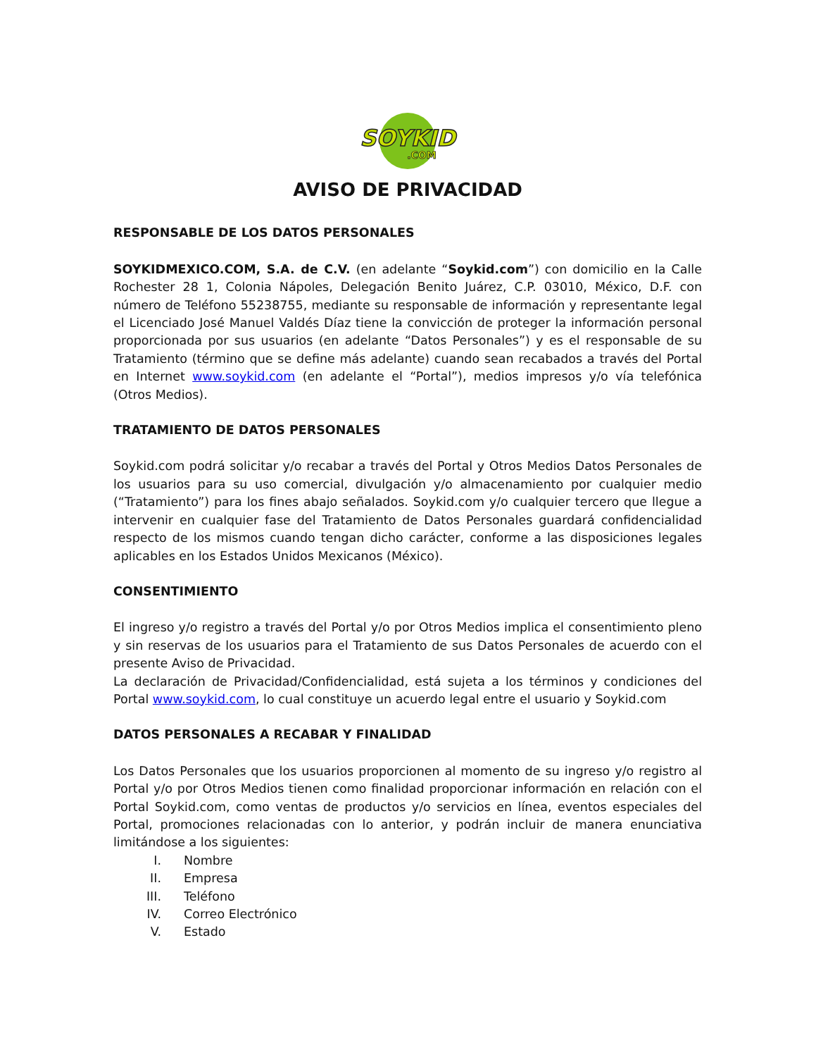SOYKID
.COM
AVISO DE PRIVACIDAD
RESPONSABLE DE LOS DATOS PERSONALES
SOYKIDMEXICO.COM, S.A. de C.V. (en adelante “Soykid.com”) con domicilio en la Calle Rochester 28 1, Colonia Nápoles, Delegación Benito Juárez, C.P. 03010, México, D.F. con número de Teléfono 55238755, mediante su responsable de información y representante legal el Licenciado José Manuel Valdés Díaz tiene la convicción de proteger la información personal proporcionada por sus usuarios (en adelante “Datos Personales”) y es el responsable de su Tratamiento (término que se define más adelante) cuando sean recabados a través del Portal en Internet www.soykid.com (en adelante el “Portal”), medios impresos y/o vía telefónica (Otros Medios).
TRATAMIENTO DE DATOS PERSONALES
Soykid.com podrá solicitar y/o recabar a través del Portal y Otros Medios Datos Personales de los usuarios para su uso comercial, divulgación y/o almacenamiento por cualquier medio (“Tratamiento”) para los fines abajo señalados. Soykid.com y/o cualquier tercero que llegue a intervenir en cualquier fase del Tratamiento de Datos Personales guardará confidencialidad respecto de los mismos cuando tengan dicho carácter, conforme a las disposiciones legales aplicables en los Estados Unidos Mexicanos (México).
CONSENTIMIENTO
El ingreso y/o registro a través del Portal y/o por Otros Medios implica el consentimiento pleno y sin reservas de los usuarios para el Tratamiento de sus Datos Personales de acuerdo con el presente Aviso de Privacidad.
La declaración de Privacidad/Confidencialidad, está sujeta a los términos y condiciones del Portal www.soykid.com, lo cual constituye un acuerdo legal entre el usuario y Soykid.com
DATOS PERSONALES A RECABAR Y FINALIDAD
Los Datos Personales que los usuarios proporcionen al momento de su ingreso y/o registro al Portal y/o por Otros Medios tienen como finalidad proporcionar información en relación con el Portal Soykid.com, como ventas de productos y/o servicios en línea, eventos especiales del Portal, promociones relacionadas con lo anterior, y podrán incluir de manera enunciativa limitándose a los siguientes:
I. Nombre
II. Empresa
III. Teléfono
IV. Correo Electrónico
V. Estado